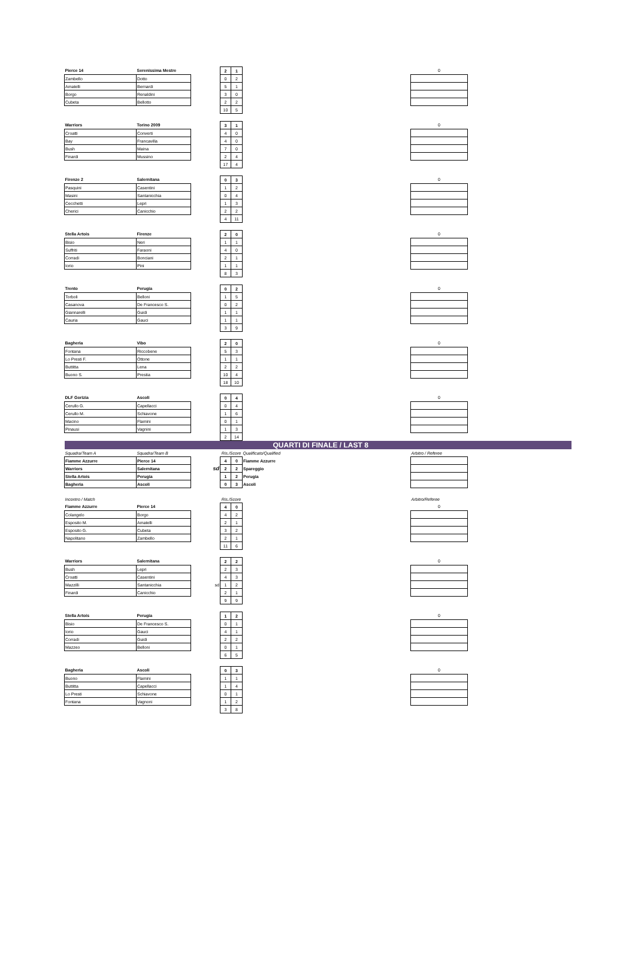| Pierce 14 | Serenissima Mestre | | 2 | 1 | | 0 | |
| Zambello | Dotto | | 0 | 2 | | | |
| Amatelli | Bernardi | | 5 | 1 | | | |
| Borgo | Renaldini | | 3 | 0 | | | |
| Cubeta | Bellotto | | 2 | 2 | | | |
| | | | 10 | 5 | | | |
| Warriors | Torino 2009 | | 3 | 1 | | 0 | |
| Croatti | Converti | | 4 | 0 | | | |
| Bay | Francavilla | | 4 | 0 | | | |
| Bush | Maina | | 7 | 0 | | | |
| Finardi | Mussino | | 2 | 4 | | | |
| | | | 17 | 4 | | | |
| Firenze 2 | Salernitana | | 0 | 3 | | 0 | |
| Pasquini | Casentini | | 1 | 2 | | | |
| Masini | Santanicchia | | 0 | 4 | | | |
| Cecchetti | Lepri | | 1 | 3 | | | |
| Cherici | Canicchio | | 2 | 2 | | | |
| | | | 4 | 11 | | | |
| Stella Artois | Firenze | | 2 | 0 | | 0 | |
| Bisio | Neri | | 1 | 1 | | | |
| Suffriti | Faraoni | | 4 | 0 | | | |
| Corradi | Bonciani | | 2 | 1 | | | |
| Iorio | Pini | | 1 | 1 | | | |
| | | | 8 | 3 | | | |
| Trento | Perugia | | 0 | 2 | | 0 | |
| Torboli | Belloni | | 1 | 5 | | | |
| Casanova | De Francesco S. | | 0 | 2 | | | |
| Giannarelli | Guidi | | 1 | 1 | | | |
| Cauria | Gauci | | 1 | 1 | | | |
| | | | 3 | 9 | | | |
| Bagheria | Vibo | | 2 | 0 | | 0 | |
| Fontana | Riccobene | | 5 | 3 | | | |
| Lo Presti F. | Ottone | | 1 | 1 | | | |
| Buttitta | Lena | | 2 | 2 | | | |
| Buono S. | Prestia | | 10 | 4 | | | |
| | | | 18 | 10 | | | |
| DLF Gorizia | Ascoli | | 0 | 4 | | 0 | |
| Cerullo G. | Capellacci | | 0 | 4 | | | |
| Cerullo M. | Schiavone | | 1 | 6 | | | |
| Macino | Flamini | | 0 | 1 | | | |
| Pinausi | Vagnini | | 1 | 3 | | | |
| | | | 2 | 14 | | | |
| QUARTI DI FINALE / LAST 8 | | | | | | | |
| Squadra/Team A | Squadra/Team B | | Ris./Score | | Qualificato/Qualified | Arbitro / Referee | |
| Fiamme Azzurre | Pierce 14 | | 4 | 0 | Fiamme Azzurre | | |
| Warriors | Salernitana | sd | 2 | 2 | Spareggio | | |
| Stella Artois | Perugia | | 1 | 2 | Perugia | | |
| Bagheria | Ascoli | | 0 | 3 | Ascoli | | |
| Incontro / Match | | | Ris./Score | | | Arbitro/Referee | |
| Fiamme Azzurre | Pierce 14 | | 4 | 0 | | 0 | |
| Colangelo | Borgo | | 4 | 2 | | | |
| Esposito M. | Amatelli | | 2 | 1 | | | |
| Esposito G. | Cubeta | | 3 | 2 | | | |
| Napolitano | Zambello | | 2 | 1 | | | |
| | | | 11 | 6 | | | |
| Warriors | Salernitana | | 2 | 2 | | 0 | |
| Bush | Lepri | | 2 | 3 | | | |
| Croatti | Casentini | | 4 | 3 | | | |
| Mazzilli | Santanicchia | sd | 1 | 2 | | | |
| Finardi | Canicchio | | 2 | 1 | | | |
| | | | 9 | 9 | | | |
| Stella Artois | Perugia | | 1 | 2 | | 0 | |
| Bisio | De Francesco S. | | 0 | 1 | | | |
| Iorio | Gauci | | 4 | 1 | | | |
| Corradi | Guidi | | 2 | 2 | | | |
| Mazzeo | Belloni | | 0 | 1 | | | |
| | | | 6 | 5 | | | |
| Bagheria | Ascoli | | 0 | 3 | | 0 | |
| Buono | Flamini | | 1 | 1 | | | |
| Buttitta | Capellacci | | 1 | 4 | | | |
| Lo Presti | Schiavone | | 0 | 1 | | | |
| Fontana | Vagnoni | | 1 | 2 | | | |
| | | | 3 | 8 | | | |